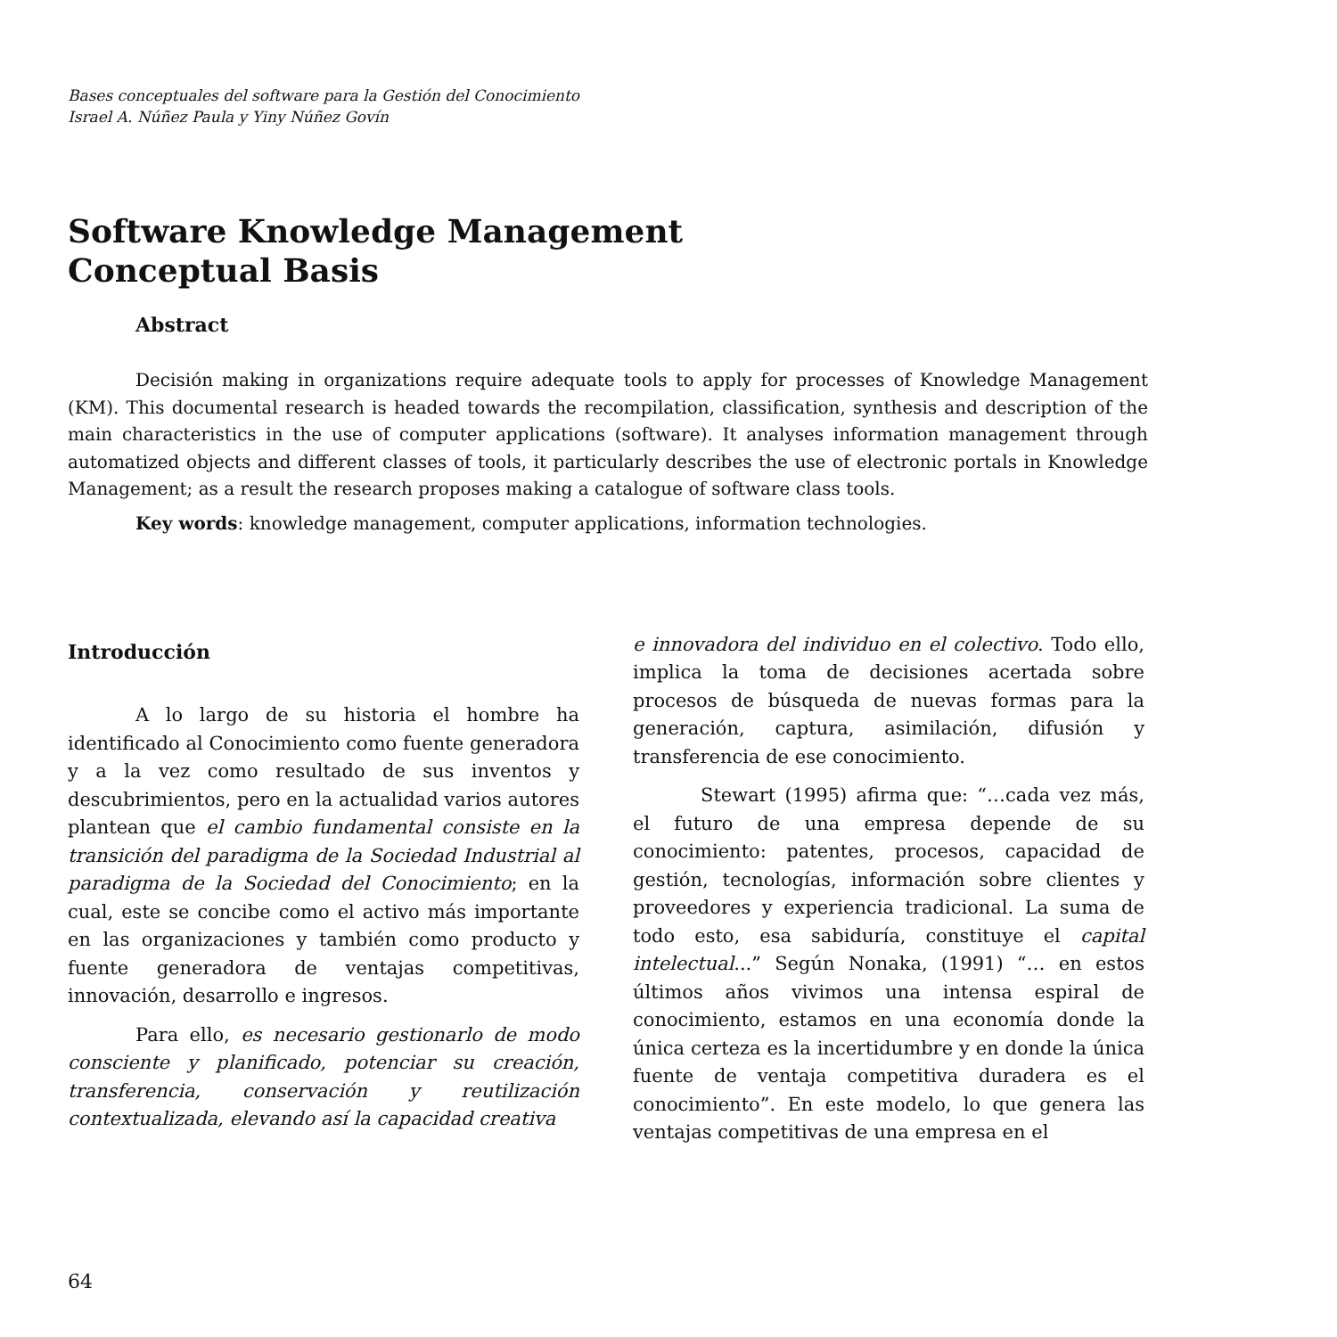Bases conceptuales del software para la Gestión del Conocimiento
Israel A. Núñez Paula y Yiny Núñez Govín
Software Knowledge Management
Conceptual Basis
Abstract
Decisión making in organizations require adequate tools to apply for processes of Knowledge Management (KM). This documental research is headed towards the recompilation, classification, synthesis and description of the main characteristics in the use of computer applications (software). It analyses information management through automatized objects and different classes of tools, it particularly describes the use of electronic portals in Knowledge Management; as a result the research proposes making a catalogue of software class tools.
Key words: knowledge management, computer applications, information technologies.
Introducción
A lo largo de su historia el hombre ha identificado al Conocimiento como fuente generadora y a la vez como resultado de sus inventos y descubrimientos, pero en la actualidad varios autores plantean que el cambio fundamental consiste en la transición del paradigma de la Sociedad Industrial al paradigma de la Sociedad del Conocimiento; en la cual, este se concibe como el activo más importante en las organizaciones y también como producto y fuente generadora de ventajas competitivas, innovación, desarrollo e ingresos.
Para ello, es necesario gestionarlo de modo consciente y planificado, potenciar su creación, transferencia, conservación y reutilización contextualizada, elevando así la capacidad creativa
e innovadora del individuo en el colectivo. Todo ello, implica la toma de decisiones acertada sobre procesos de búsqueda de nuevas formas para la generación, captura, asimilación, difusión y transferencia de ese conocimiento.
Stewart (1995) afirma que: “…cada vez más, el futuro de una empresa depende de su conocimiento: patentes, procesos, capacidad de gestión, tecnologías, información sobre clientes y proveedores y experiencia tradicional. La suma de todo esto, esa sabiduría, constituye el capital intelectual...” Según Nonaka, (1991) “… en estos últimos años vivimos una intensa espiral de conocimiento, estamos en una economía donde la única certeza es la incertidumbre y en donde la única fuente de ventaja competitiva duradera es el conocimiento”. En este modelo, lo que genera las ventajas competitivas de una empresa en el
64